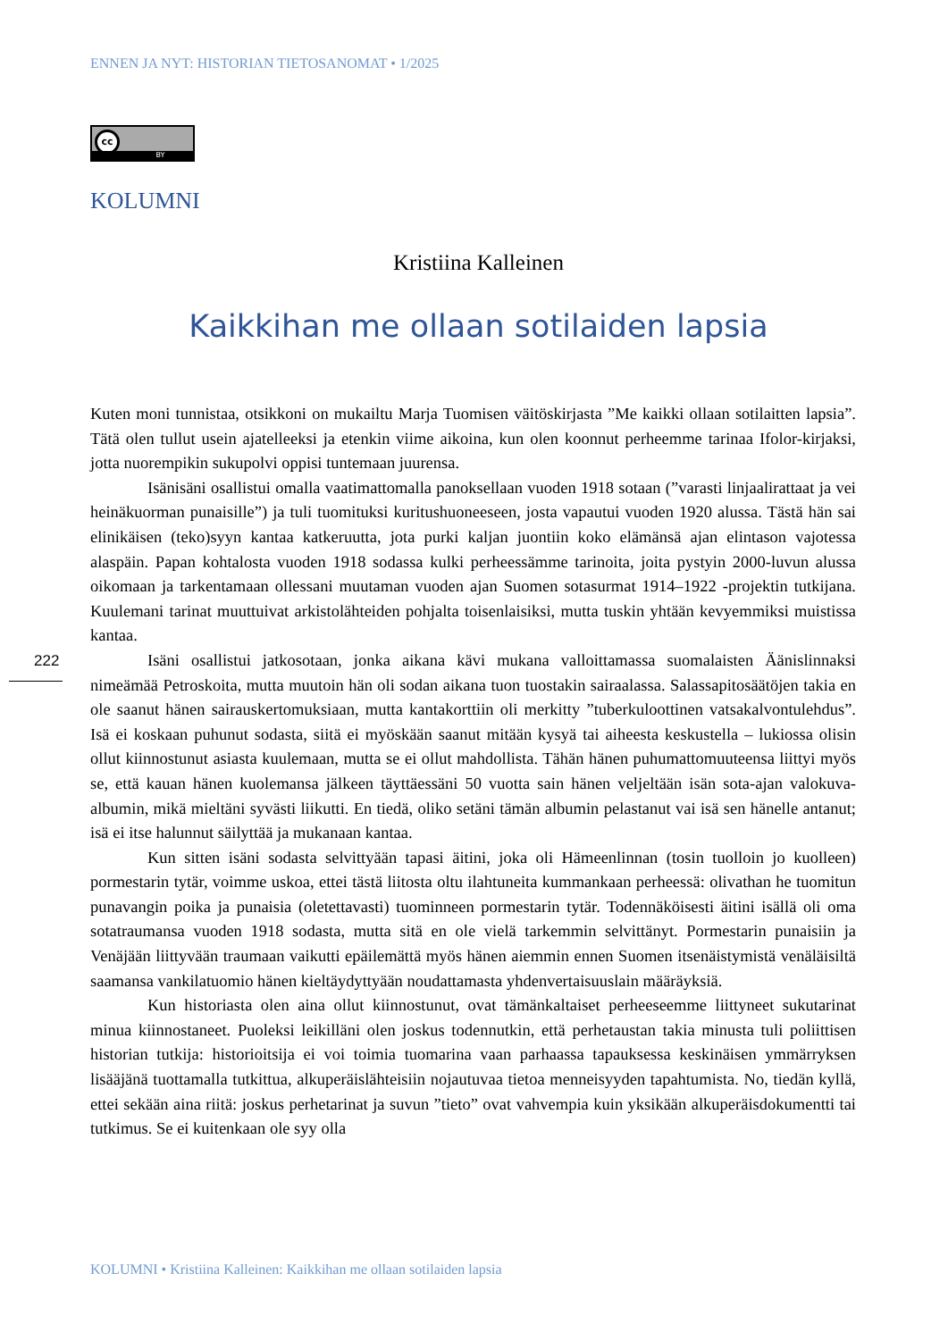ENNEN JA NYT: HISTORIAN TIETOSANOMAT • 1/2025
cc
BY
KOLUMNI
Kristiina Kalleinen
Kaikkihan me ollaan sotilaiden lapsia
222
Kuten moni tunnistaa, otsikkoni on mukailtu Marja Tuomisen väitöskirjasta ”Me kaikki ollaan sotilaitten lapsia”. Tätä olen tullut usein ajatelleeksi ja etenkin viime aikoina, kun olen koonnut perheemme tarinaa Ifolor-kirjaksi, jotta nuorempikin sukupolvi oppisi tuntemaan juurensa.
Isänisäni osallistui omalla vaatimattomalla panoksellaan vuoden 1918 sotaan (”varasti linjaalirattaat ja vei heinäkuorman punaisille”) ja tuli tuomituksi kuritushuoneeseen, josta vapautui vuoden 1920 alussa. Tästä hän sai elinikäisen (teko)syyn kantaa katkeruutta, jota purki kaljan juontiin koko elämänsä ajan elintason vajotessa alaspäin. Papan kohtalosta vuoden 1918 sodassa kulki perheessämme tarinoita, joita pystyin 2000-luvun alussa oikomaan ja tarkentamaan ollessani muutaman vuoden ajan Suomen sotasurmat 1914–1922 -projektin tutkijana. Kuulemani tarinat muuttuivat arkistolähteiden pohjalta toisenlaisiksi, mutta tuskin yhtään kevyemmiksi muistissa kantaa.
Isäni osallistui jatkosotaan, jonka aikana kävi mukana valloittamassa suomalaisten Äänislinnaksi nimeämää Petroskoita, mutta muutoin hän oli sodan aikana tuon tuostakin sairaalassa. Salassapitosäätöjen takia en ole saanut hänen sairauskertomuksiaan, mutta kantakorttiin oli merkitty ”tuberkuloottinen vatsakalvontulehdus”. Isä ei koskaan puhunut sodasta, siitä ei myöskään saanut mitään kysyä tai aiheesta keskustella – lukiossa olisin ollut kiinnostunut asiasta kuulemaan, mutta se ei ollut mahdollista. Tähän hänen puhumattomuuteensa liittyi myös se, että kauan hänen kuolemansa jälkeen täyttäessäni 50 vuotta sain hänen veljeltään isän sota-ajan valokuva-albumin, mikä mieltäni syvästi liikutti. En tiedä, oliko setäni tämän albumin pelastanut vai isä sen hänelle antanut; isä ei itse halunnut säilyttää ja mukanaan kantaa.
Kun sitten isäni sodasta selvittyään tapasi äitini, joka oli Hämeenlinnan (tosin tuolloin jo kuolleen) pormestarin tytär, voimme uskoa, ettei tästä liitosta oltu ilahtuneita kummankaan perheessä: olivathan he tuomitun punavangin poika ja punaisia (oletettavasti) tuominneen pormestarin tytär. Todennäköisesti äitini isällä oli oma sotatraumansa vuoden 1918 sodasta, mutta sitä en ole vielä tarkemmin selvittänyt. Pormestarin punaisiin ja Venäjään liittyvään traumaan vaikutti epäilemättä myös hänen aiemmin ennen Suomen itsenäistymistä venäläisiltä saamansa vankilatuomio hänen kieltäydyttyään noudattamasta yhdenvertaisuuslain määräyksiä.
Kun historiasta olen aina ollut kiinnostunut, ovat tämänkaltaiset perheeseemme liittyneet sukutarinat minua kiinnostaneet. Puoleksi leikilläni olen joskus todennutkin, että perhetaustan takia minusta tuli poliittisen historian tutkija: historioitsija ei voi toimia tuomarina vaan parhaassa tapauksessa keskinäisen ymmärryksen lisääjänä tuottamalla tutkittua, alkuperäislähteisiin nojautuvaa tietoa menneisyyden tapahtumista. No, tiedän kyllä, ettei sekään aina riitä: joskus perhetarinat ja suvun ”tieto” ovat vahvempia kuin yksikään alkuperäisdokumentti tai tutkimus. Se ei kuitenkaan ole syy olla
KOLUMNI • Kristiina Kalleinen: Kaikkihan me ollaan sotilaiden lapsia